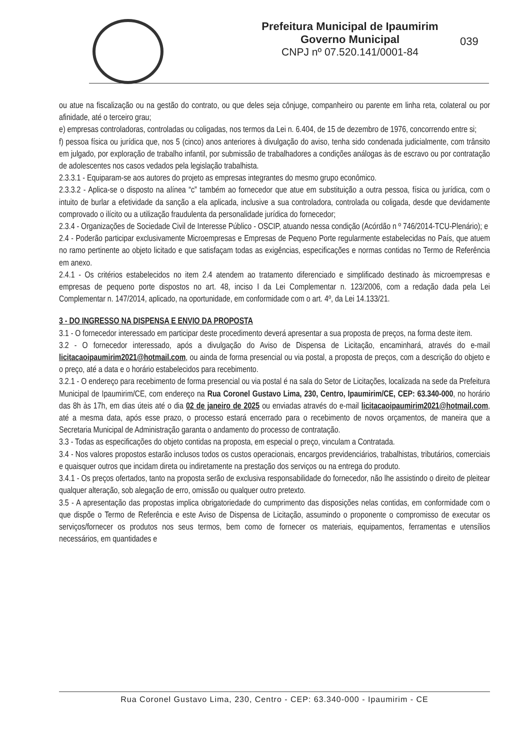Prefeitura Municipal de Ipaumirim
Governo Municipal
CNPJ nº 07.520.141/0001-84
039
ou atue na fiscalização ou na gestão do contrato, ou que deles seja cônjuge, companheiro ou parente em linha reta, colateral ou por afinidade, até o terceiro grau;
e) empresas controladoras, controladas ou coligadas, nos termos da Lei n. 6.404, de 15 de dezembro de 1976, concorrendo entre si;
f) pessoa física ou jurídica que, nos 5 (cinco) anos anteriores à divulgação do aviso, tenha sido condenada judicialmente, com trânsito em julgado, por exploração de trabalho infantil, por submissão de trabalhadores a condições análogas às de escravo ou por contratação de adolescentes nos casos vedados pela legislação trabalhista.
2.3.3.1 - Equiparam-se aos autores do projeto as empresas integrantes do mesmo grupo econômico.
2.3.3.2 - Aplica-se o disposto na alínea “c” também ao fornecedor que atue em substituição a outra pessoa, física ou jurídica, com o intuito de burlar a efetividade da sanção a ela aplicada, inclusive a sua controladora, controlada ou coligada, desde que devidamente comprovado o ilícito ou a utilização fraudulenta da personalidade jurídica do fornecedor;
2.3.4 - Organizações de Sociedade Civil de Interesse Público - OSCIP, atuando nessa condição (Acórdão n º 746/2014-TCU-Plenário); e
2.4 - Poderão participar exclusivamente Microempresas e Empresas de Pequeno Porte regularmente estabelecidas no País, que atuem no ramo pertinente ao objeto licitado e que satisfaçam todas as exigências, especificações e normas contidas no Termo de Referência em anexo.
2.4.1 - Os critérios estabelecidos no item 2.4 atendem ao tratamento diferenciado e simplificado destinado às microempresas e empresas de pequeno porte dispostos no art. 48, inciso I da Lei Complementar n. 123/2006, com a redação dada pela Lei Complementar n. 147/2014, aplicado, na oportunidade, em conformidade com o art. 4º, da Lei 14.133/21.
3 - DO INGRESSO NA DISPENSA E ENVIO DA PROPOSTA
3.1 - O fornecedor interessado em participar deste procedimento deverá apresentar a sua proposta de preços, na forma deste item.
3.2 - O fornecedor interessado, após a divulgação do Aviso de Dispensa de Licitação, encaminhará, através do e-mail licitacaoipaumirim2021@hotmail.com, ou ainda de forma presencial ou via postal, a proposta de preços, com a descrição do objeto e o preço, até a data e o horário estabelecidos para recebimento.
3.2.1 - O endereço para recebimento de forma presencial ou via postal é na sala do Setor de Licitações, localizada na sede da Prefeitura Municipal de Ipaumirim/CE, com endereço na Rua Coronel Gustavo Lima, 230, Centro, Ipaumirim/CE, CEP: 63.340-000, no horário das 8h às 17h, em dias úteis até o dia 02 de janeiro de 2025 ou enviadas através do e-mail licitacaoipaumirim2021@hotmail.com, até a mesma data, após esse prazo, o processo estará encerrado para o recebimento de novos orçamentos, de maneira que a Secretaria Municipal de Administração garanta o andamento do processo de contratação.
3.3 - Todas as especificações do objeto contidas na proposta, em especial o preço, vinculam a Contratada.
3.4 - Nos valores propostos estarão inclusos todos os custos operacionais, encargos previdenciários, trabalhistas, tributários, comerciais e quaisquer outros que incidam direta ou indiretamente na prestação dos serviços ou na entrega do produto.
3.4.1 - Os preços ofertados, tanto na proposta serão de exclusiva responsabilidade do fornecedor, não lhe assistindo o direito de pleitear qualquer alteração, sob alegação de erro, omissão ou qualquer outro pretexto.
3.5 - A apresentação das propostas implica obrigatoriedade do cumprimento das disposições nelas contidas, em conformidade com o que dispõe o Termo de Referência e este Aviso de Dispensa de Licitação, assumindo o proponente o compromisso de executar os serviços/fornecer os produtos nos seus termos, bem como de fornecer os materiais, equipamentos, ferramentas e utensílios necessários, em quantidades e
Rua Coronel Gustavo Lima, 230, Centro - CEP: 63.340-000 - Ipaumirim - CE